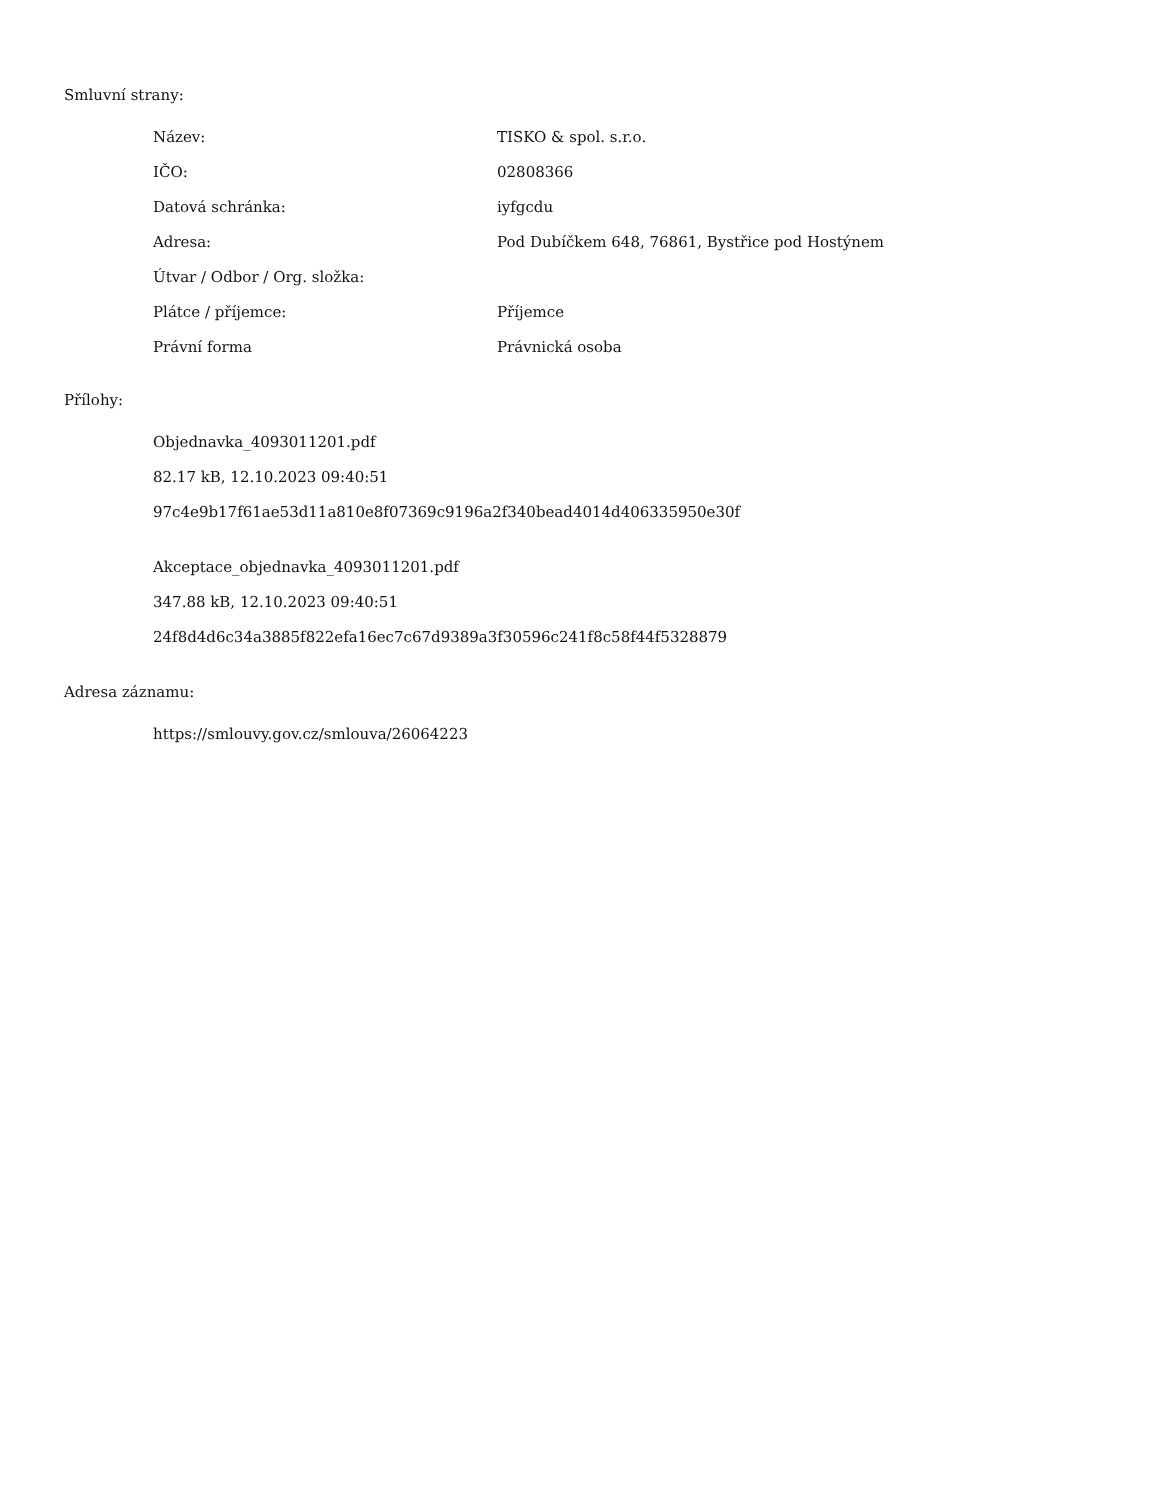Smluvní strany:
| Název: | TISKO & spol. s.r.o. |
| IČO: | 02808366 |
| Datová schránka: | iyfgcdu |
| Adresa: | Pod Dubíčkem 648, 76861, Bystřice pod Hostýnem |
| Útvar / Odbor / Org. složka: | |
| Plátce / příjemce: | Příjemce |
| Právní forma | Právnická osoba |
Přílohy:
Objednavka_4093011201.pdf
82.17 kB, 12.10.2023 09:40:51
97c4e9b17f61ae53d11a810e8f07369c9196a2f340bead4014d406335950e30f
Akceptace_objednavka_4093011201.pdf
347.88 kB, 12.10.2023 09:40:51
24f8d4d6c34a3885f822efa16ec7c67d9389a3f30596c241f8c58f44f5328879
Adresa záznamu:
https://smlouvy.gov.cz/smlouva/26064223